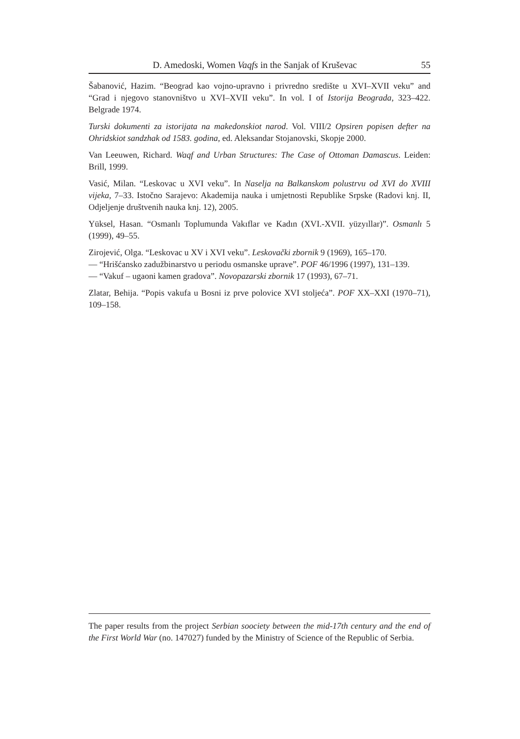D. Amedoski, Women Vaqfs in the Sanjak of Kruševac 55
Šabanović, Hazim. “Beograd kao vojno-upravno i privredno središte u XVI–XVII veku” and “Grad i njegovo stanovništvo u XVI–XVII veku”. In vol. I of Istorija Beograda, 323–422. Belgrade 1974.
Turski dokumenti za istorijata na makedonskiot narod. Vol. VIII/2 Opsiren popisen defter na Ohridskiot sandzhak od 1583. godina, ed. Aleksandar Stojanovski, Skopje 2000.
Van Leeuwen, Richard. Waqf and Urban Structures: The Case of Ottoman Damascus. Leiden: Brill, 1999.
Vasić, Milan. “Leskovac u XVI veku”. In Naselja na Balkanskom polustrvu od XVI do XVIII vijeka, 7–33. Istočno Sarajevo: Akademija nauka i umjetnosti Republike Srpske (Radovi knj. II, Odjeljenje društvenih nauka knj. 12), 2005.
Yüksel, Hasan. “Osmanlı Toplumunda Vakıflar ve Kadın (XVI.-XVII. yüzyıllar)”. Osmanlı 5 (1999), 49–55.
Zirojević, Olga. “Leskovac u XV i XVI veku”. Leskovački zbornik 9 (1969), 165–170.
— “Hrišćansko zadužbinarstvo u periodu osmanske uprave”. POF 46/1996 (1997), 131–139.
— “Vakuf – ugaoni kamen gradova”. Novopazarski zbornik 17 (1993), 67–71.
Zlatar, Behija. “Popis vakufa u Bosni iz prve polovice XVI stoljeća”. POF XX–XXI (1970–71), 109–158.
The paper results from the project Serbian soociety between the mid-17th century and the end of the First World War (no. 147027) funded by the Ministry of Science of the Republic of Serbia.